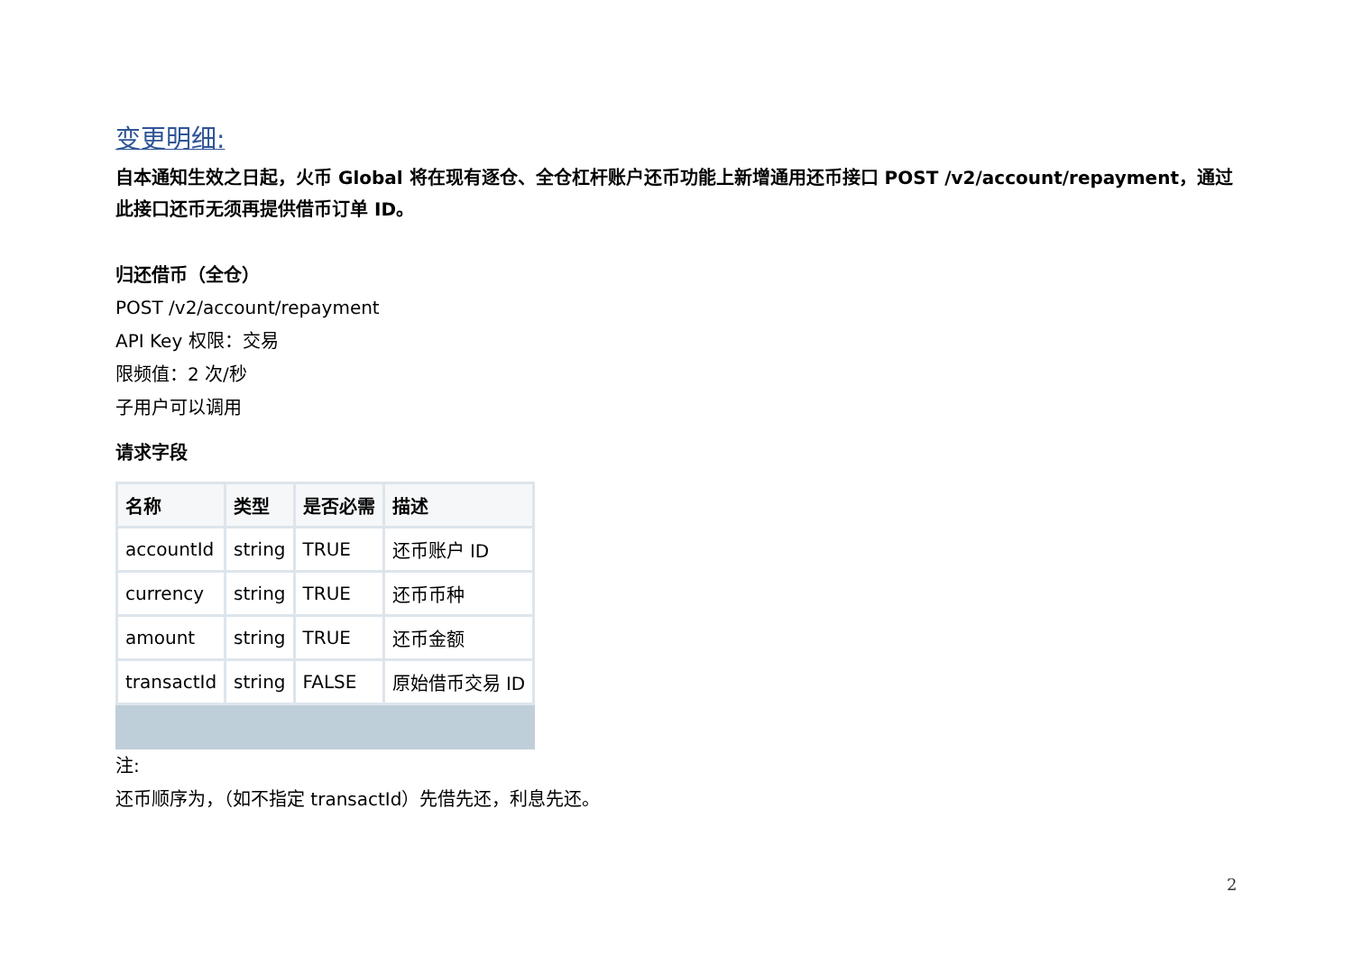变更明细:
自本通知生效之日起，火币 Global 将在现有逐仓、全仓杠杆账户还币功能上新增通用还币接口 POST /v2/account/repayment，通过此接口还币无须再提供借币订单 ID。
归还借币（全仓）
POST /v2/account/repayment
API Key 权限：交易
限频值：2 次/秒
子用户可以调用
请求字段
| 名称 | 类型 | 是否必需 | 描述 |
| --- | --- | --- | --- |
| accountId | string | TRUE | 还币账户 ID |
| currency | string | TRUE | 还币币种 |
| amount | string | TRUE | 还币金额 |
| transactId | string | FALSE | 原始借币交易 ID |
注:
还币顺序为，（如不指定 transactId）先借先还，利息先还。
2